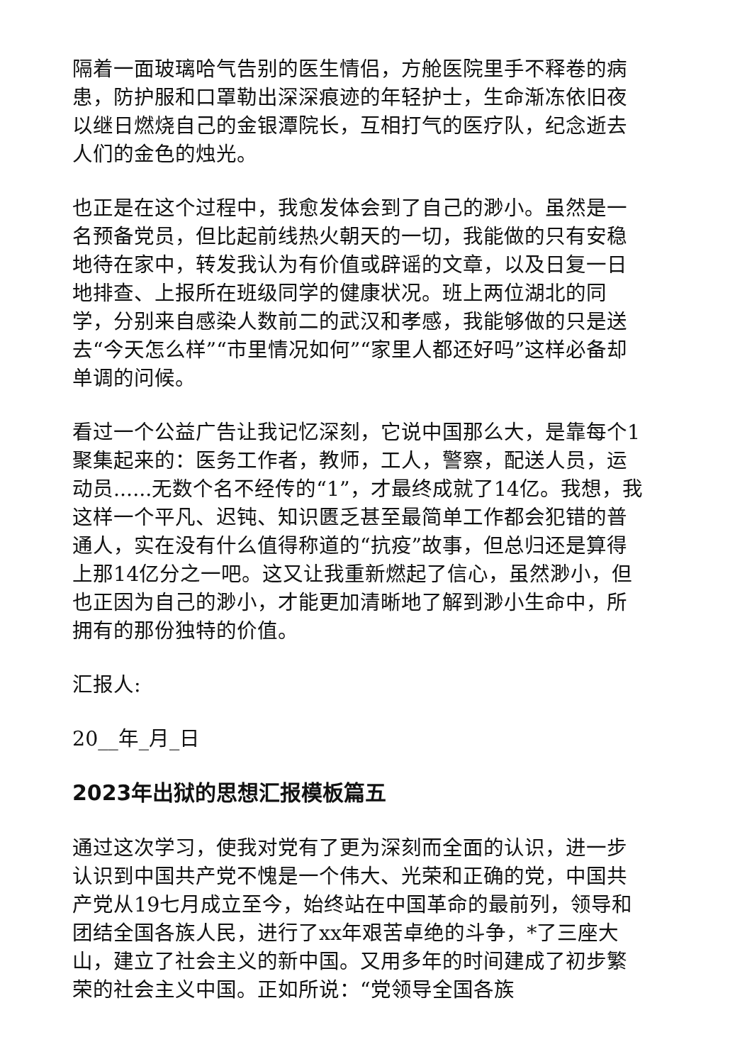隔着一面玻璃哈气告别的医生情侣，方舱医院里手不释卷的病患，防护服和口罩勒出深深痕迹的年轻护士，生命渐冻依旧夜以继日燃烧自己的金银潭院长，互相打气的医疗队，纪念逝去人们的金色的烛光。
也正是在这个过程中，我愈发体会到了自己的渺小。虽然是一名预备党员，但比起前线热火朝天的一切，我能做的只有安稳地待在家中，转发我认为有价值或辟谣的文章，以及日复一日地排查、上报所在班级同学的健康状况。班上两位湖北的同学，分别来自感染人数前二的武汉和孝感，我能够做的只是送去“今天怎么样”“市里情况如何”“家里人都还好吗”这样必备却单调的问候。
看过一个公益广告让我记忆深刻，它说中国那么大，是靠每个1聚集起来的：医务工作者，教师，工人，警察，配送人员，运动员......无数个名不经传的“1”，才最终成就了14亿。我想，我这样一个平凡、迟钝、知识匮乏甚至最简单工作都会犯错的普通人，实在没有什么值得称道的“抗疫”故事，但总归还是算得上那14亿分之一吧。这又让我重新燃起了信心，虽然渺小，但也正因为自己的渺小，才能更加清晰地了解到渺小生命中，所拥有的那份独特的价值。
汇报人:
20__年_月_日
2023年出狱的思想汇报模板篇五
通过这次学习，使我对党有了更为深刻而全面的认识，进一步认识到中国共产党不愧是一个伟大、光荣和正确的党，中国共产党从19七月成立至今，始终站在中国革命的最前列，领导和团结全国各族人民，进行了xx年艰苦卓绝的斗争，*了三座大山，建立了社会主义的新中国。又用多年的时间建成了初步繁荣的社会主义中国。正如所说：“党领导全国各族